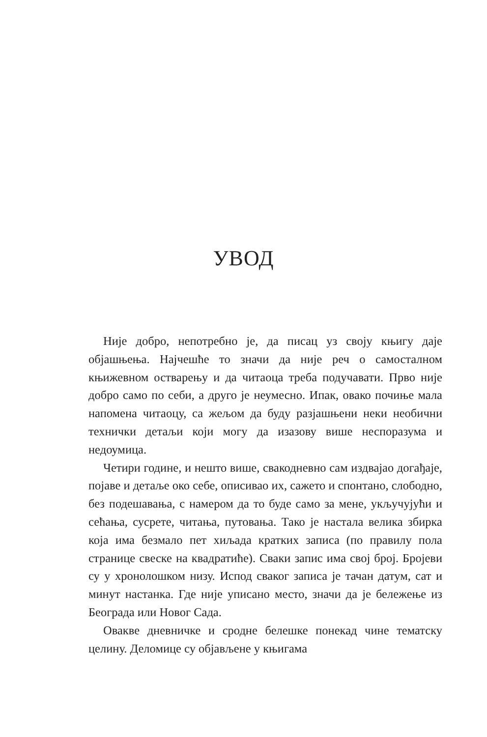УВОД
Није добро, непотребно је, да писац уз своју књигу даје објашњења. Најчешће то значи да није реч о самосталном књижевном остварењу и да читаоца треба подучавати. Прво није добро само по себи, а друго је неумесно. Ипак, овако почиње мала напомена читаоцу, са жељом да буду разјашњени неки необични технички детаљи који могу да изазову више неспоразума и недоумица.
Четири године, и нешто више, свакодневно сам издвајао догађаје, појаве и детаље око себе, описивао их, сажето и спонтано, слободно, без подешавања, с намером да то буде само за мене, укључујући и сећања, сусрете, читања, путовања. Тако је настала велика збирка која има безмало пет хиљада кратких записа (по правилу пола странице свеске на квадратиће). Сваки запис има свој број. Бројеви су у хронолошком низу. Испод сваког записа је тачан датум, сат и минут настанка. Где није уписано место, значи да је бележење из Београда или Новог Сада.
Овакве дневничке и сродне белешке понекад чине тематску целину. Деломице су објављене у књигама